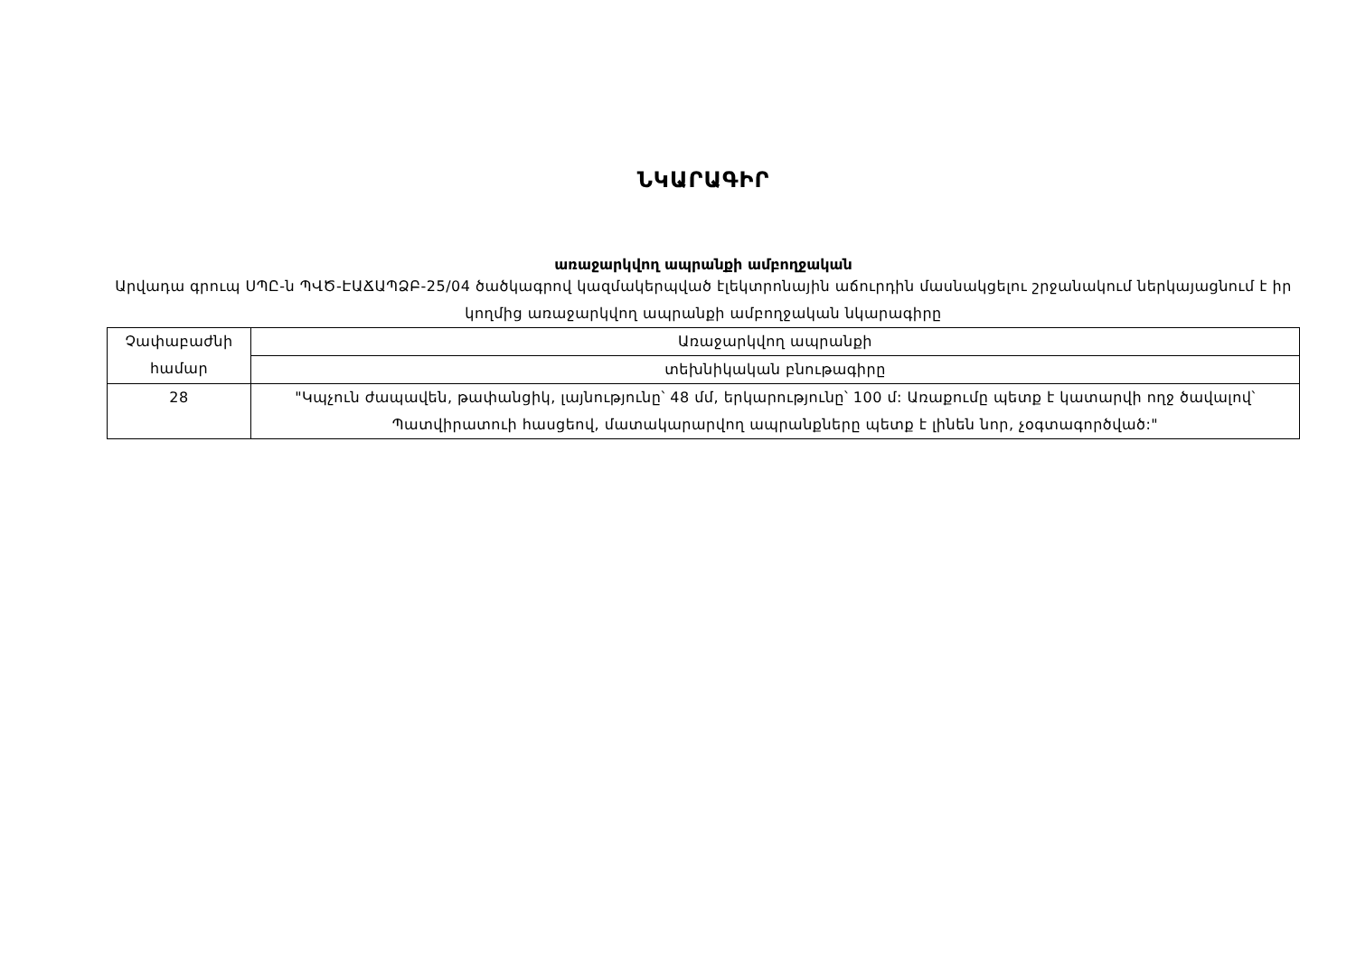ՆԿԱՐԱԳԻՐ
առաջարկվող ապրանքի ամբողջական
Արվադա գրուպ ՍՊԸ-ն ՊՎԾ-ԷԱՃԱՊՁԲ-25/04 ծածկագրով կազմակերպված էլեկտրոնային աճուրդին մասնակցելու շրջանակում ներկայացնում է իր կողմից առաջարկվող ապրանքի ամբողջական նկարագիրը
| Չափաբաժնի համար | Առաջարկվող ապրանքի |
| | տեխնիկական բնութագիրը |
| 28 | "Կպչուն ժապավեն, թափանցիկ, լայնությունը՝ 48 մմ, երկարությունը՝ 100 մ: Առաքումը պետք է կատարվի ողջ ծավալով՝ Պատվիրատուի հասցեով, մատակարարվող ապրանքները պետք է լինեն նոր, չօգտագործված:" |